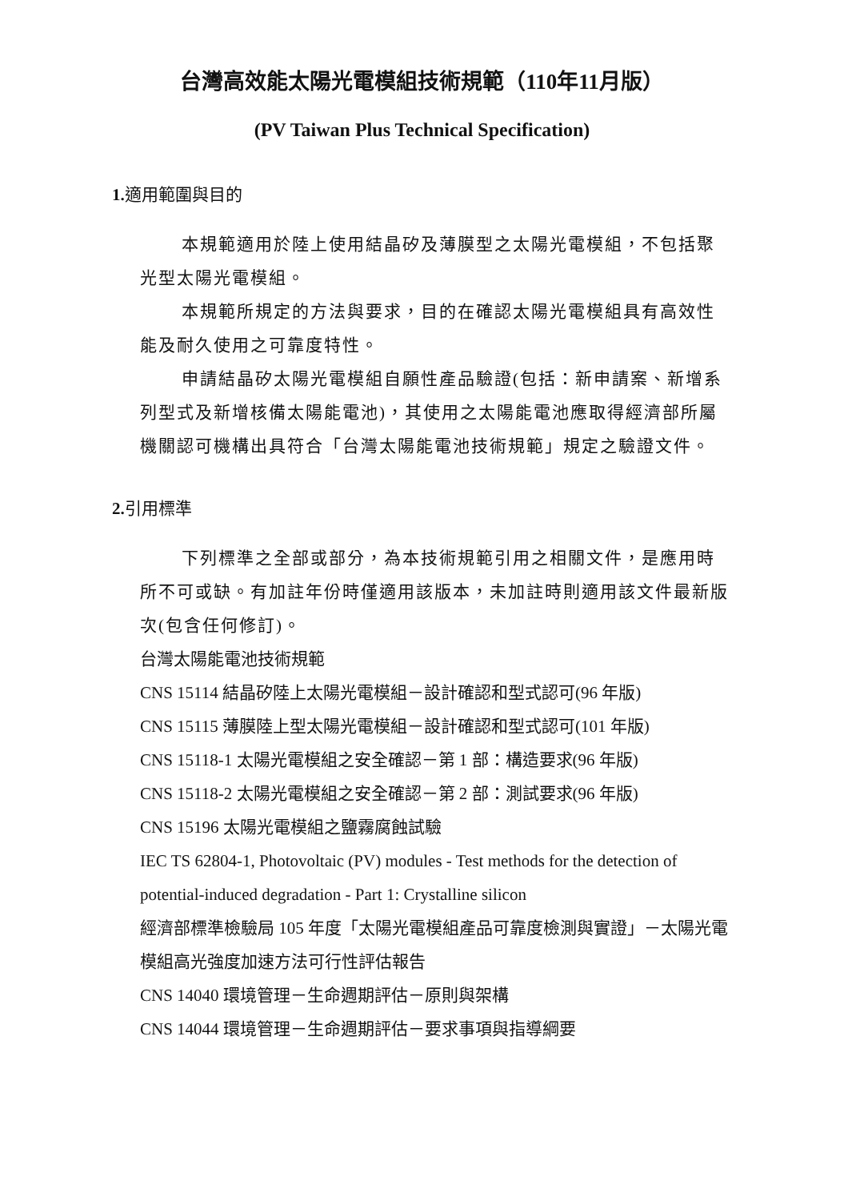台灣高效能太陽光電模組技術規範（110年11月版）
(PV Taiwan Plus Technical Specification)
1. 適用範圍與目的
本規範適用於陸上使用結晶矽及薄膜型之太陽光電模組，不包括聚光型太陽光電模組。
本規範所規定的方法與要求，目的在確認太陽光電模組具有高效性能及耐久使用之可靠度特性。
申請結晶矽太陽光電模組自願性產品驗證(包括：新申請案、新增系列型式及新增核備太陽能電池)，其使用之太陽能電池應取得經濟部所屬機關認可機構出具符合「台灣太陽能電池技術規範」規定之驗證文件。
2. 引用標準
下列標準之全部或部分，為本技術規範引用之相關文件，是應用時所不可或缺。有加註年份時僅適用該版本，未加註時則適用該文件最新版次(包含任何修訂)。
台灣太陽能電池技術規範
CNS 15114 結晶矽陸上太陽光電模組－設計確認和型式認可(96 年版)
CNS 15115 薄膜陸上型太陽光電模組－設計確認和型式認可(101 年版)
CNS 15118-1 太陽光電模組之安全確認－第 1 部：構造要求(96 年版)
CNS 15118-2 太陽光電模組之安全確認－第 2 部：測試要求(96 年版)
CNS 15196 太陽光電模組之鹽霧腐蝕試驗
IEC TS 62804-1, Photovoltaic (PV) modules - Test methods for the detection of potential-induced degradation - Part 1: Crystalline silicon
經濟部標準檢驗局 105 年度「太陽光電模組產品可靠度檢測與實證」－太陽光電模組高光強度加速方法可行性評估報告
CNS 14040 環境管理－生命週期評估－原則與架構
CNS 14044 環境管理－生命週期評估－要求事項與指導綱要